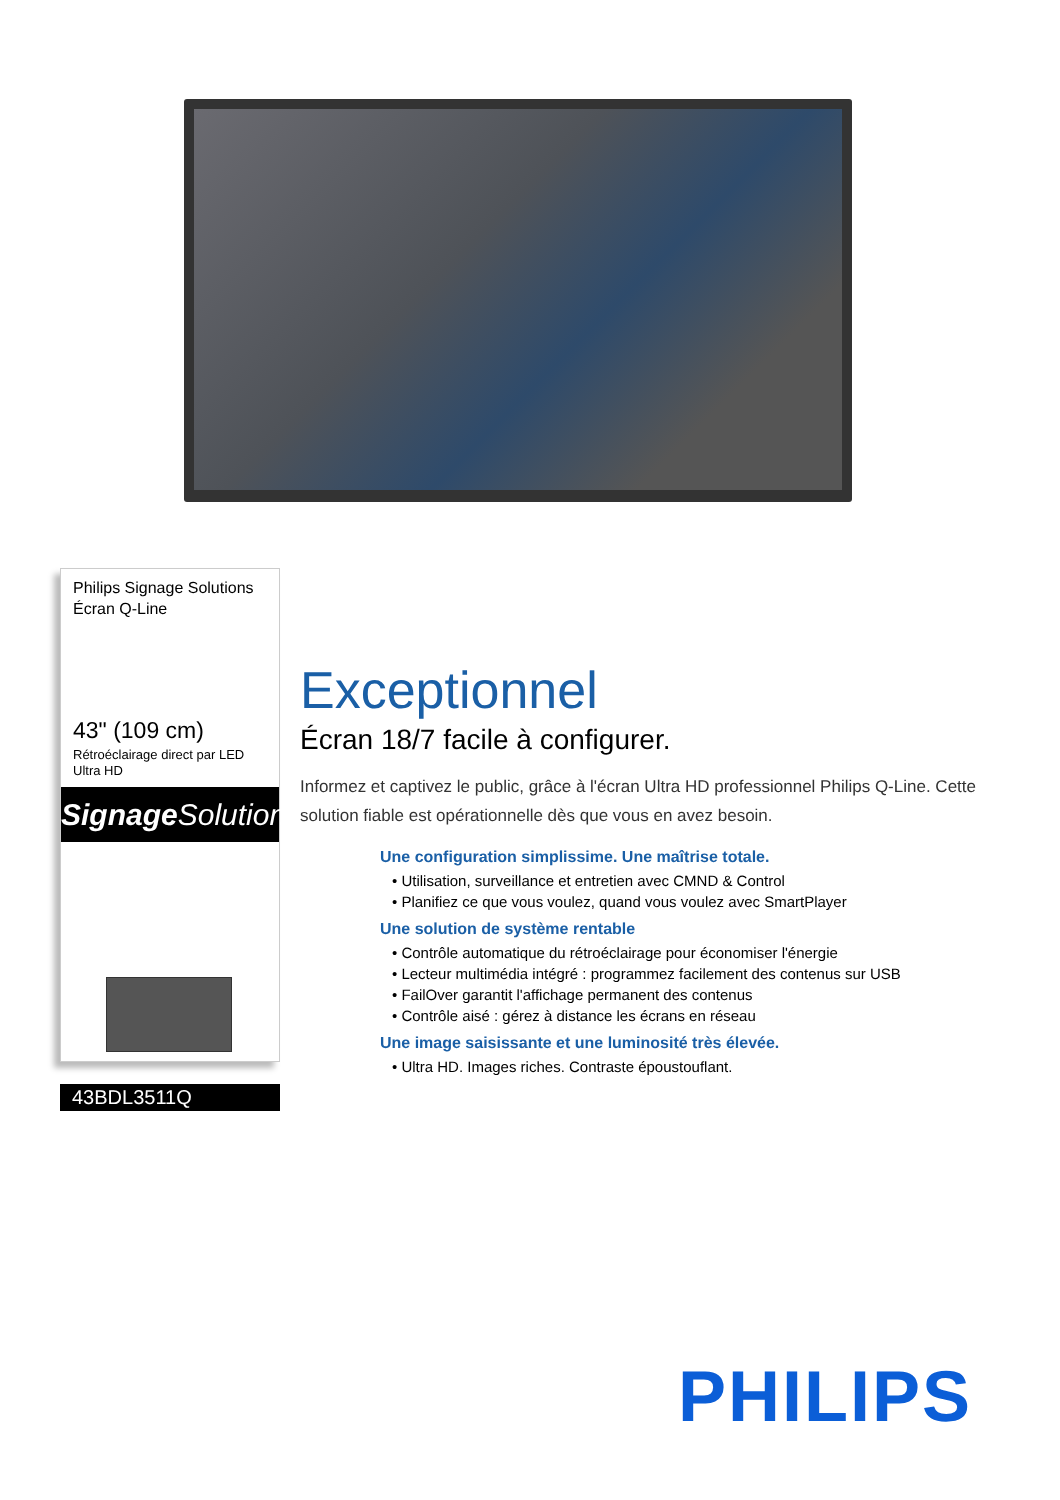Philips Signage Solutions
Écran Q-Line
43" (109 cm)
Rétroéclairage direct par LED
Ultra HD
Signage Solutions
43BDL3511Q
Exceptionnel
Écran 18/7 facile à configurer.
Informez et captivez le public, grâce à l'écran Ultra HD professionnel Philips Q-Line. Cette solution fiable est opérationnelle dès que vous en avez besoin.
Une configuration simplissime. Une maîtrise totale.
• Utilisation, surveillance et entretien avec CMND & Control
• Planifiez ce que vous voulez, quand vous voulez avec SmartPlayer
Une solution de système rentable
• Contrôle automatique du rétroéclairage pour économiser l'énergie
• Lecteur multimédia intégré : programmez facilement des contenus sur USB
• FailOver garantit l'affichage permanent des contenus
• Contrôle aisé : gérez à distance les écrans en réseau
Une image saisissante et une luminosité très élevée.
• Ultra HD. Images riches. Contraste époustouflant.
PHILIPS